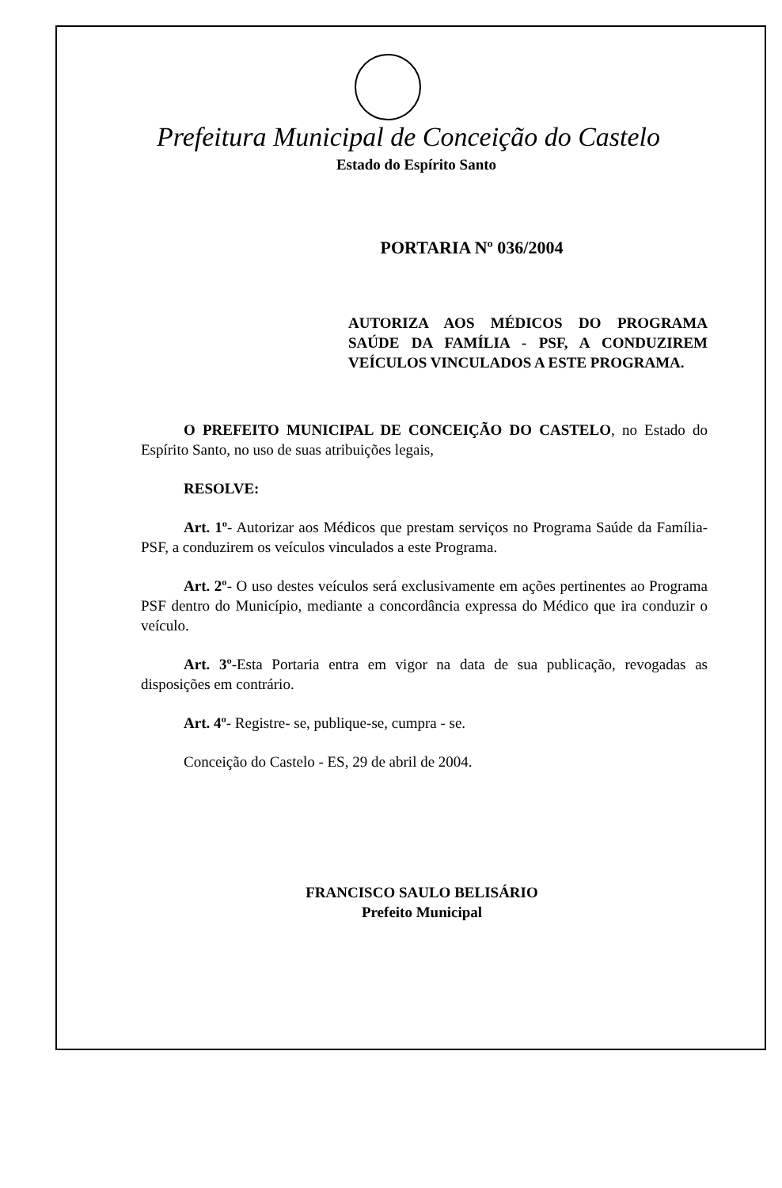Prefeitura Municipal de Conceição do Castelo
Estado do Espírito Santo
PORTARIA Nº 036/2004
AUTORIZA AOS MÉDICOS DO PROGRAMA SAÚDE DA FAMÍLIA - PSF, A CONDUZIREM VEÍCULOS VINCULADOS A ESTE PROGRAMA.
O PREFEITO MUNICIPAL DE CONCEIÇÃO DO CASTELO, no Estado do Espírito Santo, no uso de suas atribuições legais,
RESOLVE:
Art. 1º- Autorizar aos Médicos que prestam serviços no Programa Saúde da Família-PSF, a conduzirem os veículos vinculados a este Programa.
Art. 2º- O uso destes veículos será exclusivamente em ações pertinentes ao Programa PSF dentro do Município, mediante a concordância expressa do Médico que ira conduzir o veículo.
Art. 3º-Esta Portaria entra em vigor na data de sua publicação, revogadas as disposições em contrário.
Art. 4º- Registre- se, publique-se, cumpra - se.
Conceição do Castelo - ES, 29 de abril de 2004.
FRANCISCO SAULO BELISÁRIO
Prefeito Municipal